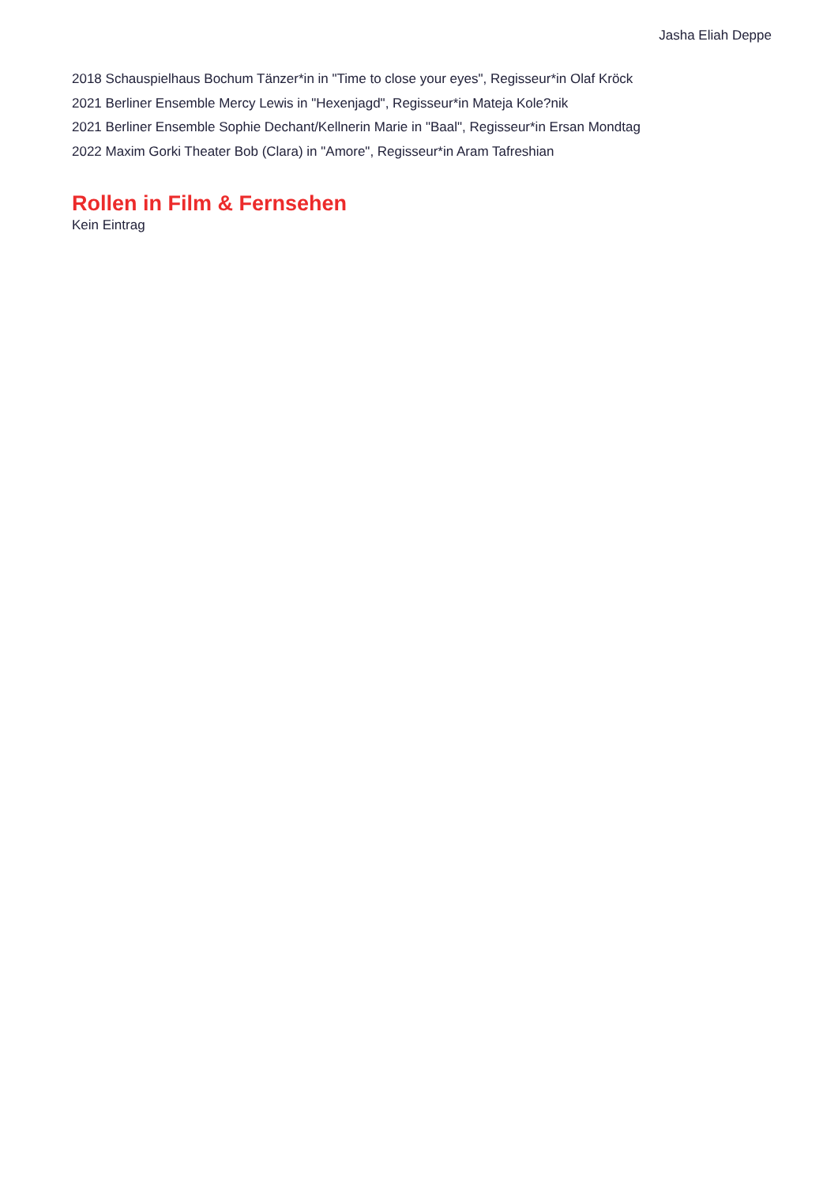Jasha Eliah Deppe
2018 Schauspielhaus Bochum Tänzer*in in "Time to close your eyes", Regisseur*in Olaf Kröck
2021 Berliner Ensemble Mercy Lewis in "Hexenjagd", Regisseur*in Mateja Kole?nik
2021 Berliner Ensemble Sophie Dechant/Kellnerin Marie in "Baal", Regisseur*in Ersan Mondtag
2022 Maxim Gorki Theater Bob (Clara) in "Amore", Regisseur*in Aram Tafreshian
Rollen in Film & Fernsehen
Kein Eintrag